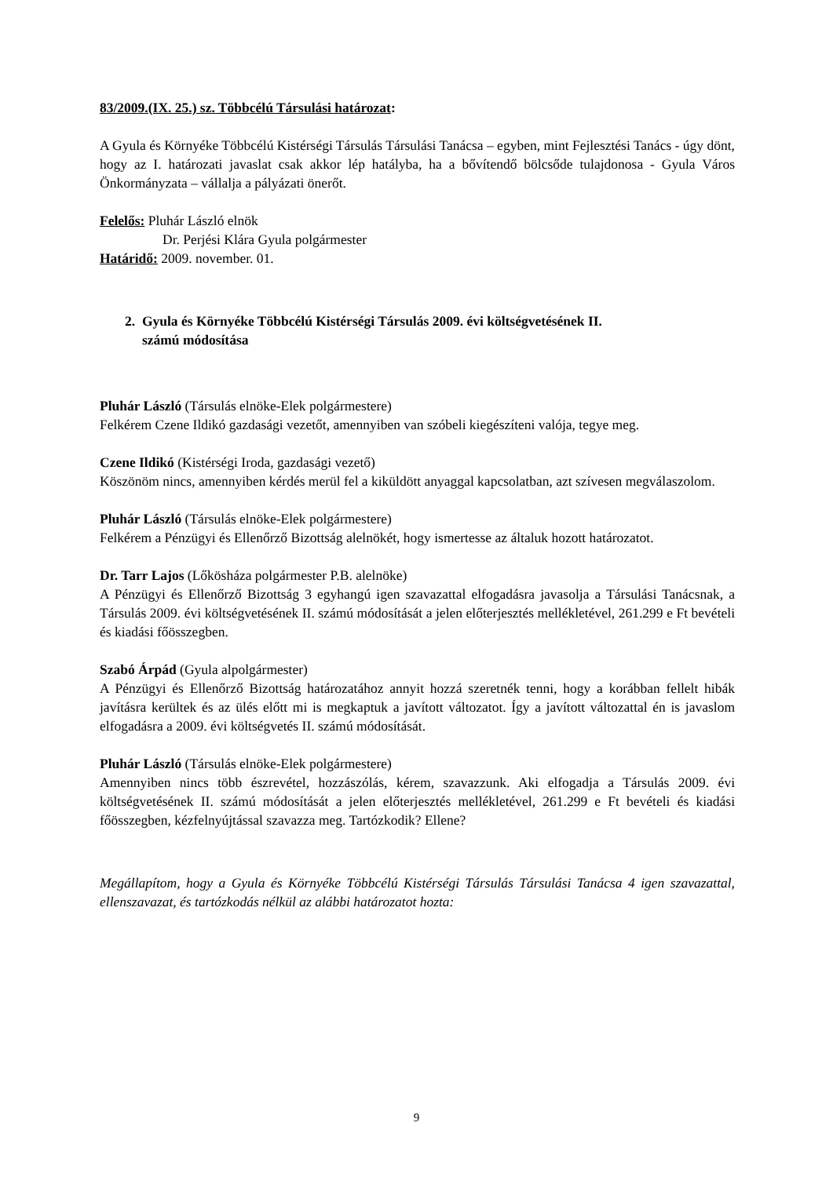83/2009.(IX. 25.) sz. Többcélú Társulási határozat:
A Gyula és Környéke Többcélú Kistérségi Társulás Társulási Tanácsa – egyben, mint Fejlesztési Tanács - úgy dönt, hogy az I. határozati javaslat csak akkor lép hatályba, ha a bővítendő bölcsőde tulajdonosa - Gyula Város Önkormányzata – vállalja a pályázati önerőt.
Felelős: Pluhár László elnök
Dr. Perjési Klára Gyula polgármester
Határidő: 2009. november. 01.
2. Gyula és Környéke Többcélú Kistérségi Társulás 2009. évi költségvetésének II.
számú módosítása
Pluhár László (Társulás elnöke-Elek polgármestere)
Felkérem Czene Ildikó gazdasági vezetőt, amennyiben van szóbeli kiegészíteni valója, tegye meg.
Czene Ildikó (Kistérségi Iroda, gazdasági vezető)
Köszönöm nincs, amennyiben kérdés merül fel a kiküldött anyaggal kapcsolatban, azt szívesen megválaszolom.
Pluhár László (Társulás elnöke-Elek polgármestere)
Felkérem a Pénzügyi és Ellenőrző Bizottság alelnökét, hogy ismertesse az általuk hozott határozatot.
Dr. Tarr Lajos (Lőkösháza polgármester P.B. alelnöke)
A Pénzügyi és Ellenőrző Bizottság 3 egyhangú igen szavazattal elfogadásra javasolja a Társulási Tanácsnak, a Társulás 2009. évi költségvetésének II. számú módosítását a jelen előterjesztés mellékletével, 261.299 e Ft bevételi és kiadási főösszegben.
Szabó Árpád (Gyula alpolgármester)
A Pénzügyi és Ellenőrző Bizottság határozatához annyit hozzá szeretnék tenni, hogy a korábban fellelt hibák javításra kerültek és az ülés előtt mi is megkaptuk a javított változatot. Így a javított változattal én is javaslom elfogadásra a 2009. évi költségvetés II. számú módosítását.
Pluhár László (Társulás elnöke-Elek polgármestere)
Amennyiben nincs több észrevétel, hozzászólás, kérem, szavazzunk. Aki elfogadja a Társulás 2009. évi költségvetésének II. számú módosítását a jelen előterjesztés mellékletével, 261.299 e Ft bevételi és kiadási főösszegben, kézfelnyújtással szavazza meg. Tartózkodik? Ellene?
Megállapítom, hogy a Gyula és Környéke Többcélú Kistérségi Társulás Társulási Tanácsa 4 igen szavazattal, ellenszavazat, és tartózkodás nélkül az alábbi határozatot hozta:
9